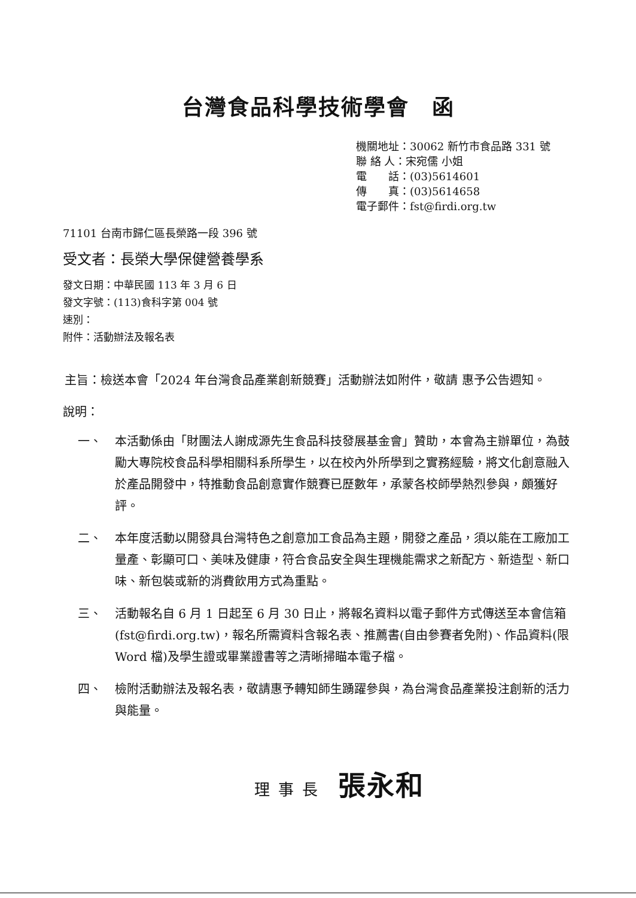台灣食品科學技術學會　函
機關地址：30062 新竹市食品路 331 號
聯 絡 人：宋宛儒 小姐
電　　話：(03)5614601
傳　　真：(03)5614658
電子郵件：fst@firdi.org.tw
71101 台南市歸仁區長榮路一段 396 號
受文者：長榮大學保健營養學系
發文日期：中華民國 113 年 3 月 6 日
發文字號：(113)食科字第 004 號
速別：
附件：活動辦法及報名表
主旨：檢送本會「2024 年台灣食品產業創新競賽」活動辦法如附件，敬請 惠予公告週知。
說明：
一、 本活動係由「財團法人謝成源先生食品科技發展基金會」贊助，本會為主辦單位，為鼓勵大專院校食品科學相關科系所學生，以在校內外所學到之實務經驗，將文化創意融入於產品開發中，特推動食品創意實作競賽已歷數年，承蒙各校師學熱烈參與，頗獲好評。
二、 本年度活動以開發具台灣特色之創意加工食品為主題，開發之產品，須以能在工廠加工量產、彰顯可口、美味及健康，符合食品安全與生理機能需求之新配方、新造型、新口味、新包裝或新的消費飲用方式為重點。
三、 活動報名自 6 月 1 日起至 6 月 30 日止，將報名資料以電子郵件方式傳送至本會信箱(fst@firdi.org.tw)，報名所需資料含報名表、推薦書(自由參賽者免附)、作品資料(限 Word 檔)及學生證或畢業證書等之清晰掃瞄本電子檔。
四、 檢附活動辦法及報名表，敬請惠予轉知師生踴躍參與，為台灣食品產業投注創新的活力與能量。
理事長 張永和